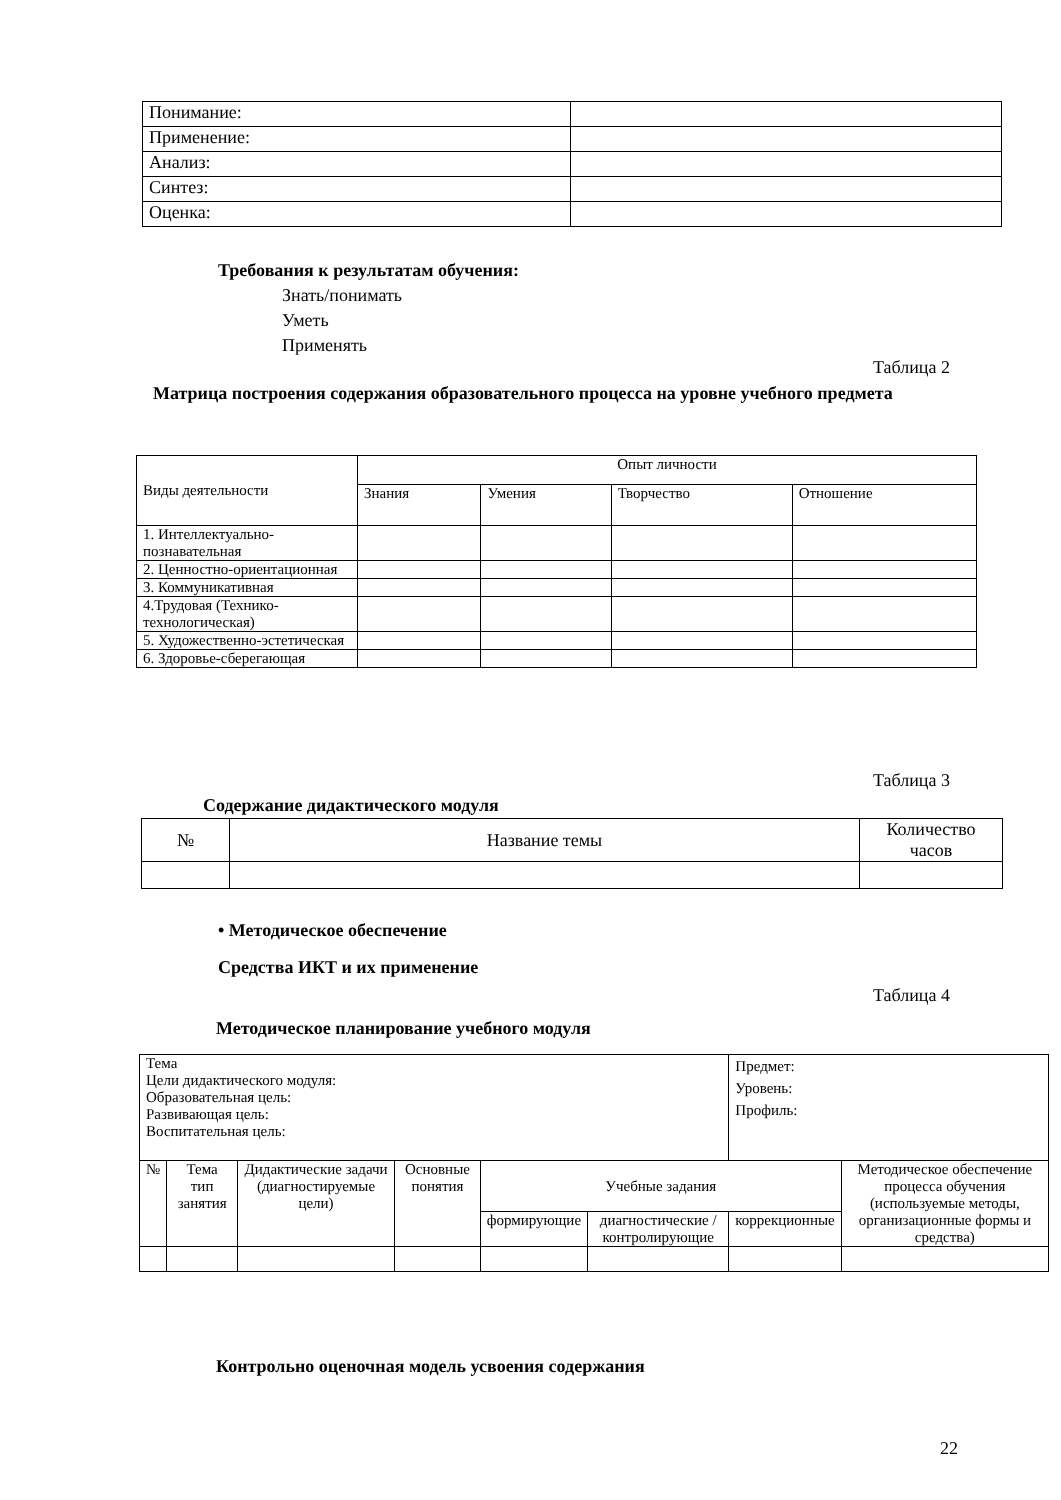| Понимание: | |
| Применение: | |
| Анализ: | |
| Синтез: | |
| Оценка: | |
Требования к результатам обучения:
Знать/понимать
Уметь
Применять
Таблица 2
Матрица построения содержания образовательного процесса на уровне учебного предмета
| Виды деятельности | Опыт личности | | | |
| | Знания | Умения | Творчество | Отношение |
| 1. Интеллектуально-познавательная | | | | |
| 2. Ценностно-ориентационная | | | | |
| 3. Коммуникативная | | | | |
| 4.Трудовая (Технико-технологическая) | | | | |
| 5. Художественно-эстетическая | | | | |
| 6. Здоровье-сберегающая | | | | |
Таблица 3
Содержание дидактического модуля
| № | Название темы | Количество часов |
• Методическое обеспечение
Средства ИКТ и их применение
Таблица 4
Методическое планирование учебного модуля
| Тема Цели дидактического модуля: Образовательная цель: Развивающая цель: Воспитательная цель: | | | | | | Предмет: Уровень: Профиль: | |
| № | Тема тип занятия | Дидактические задачи (диагностируемые цели) | Основные понятия | Учебные задания | | | Методическое обеспечение процесса обучения (используемые методы, организационные формы и средства) |
| | | | | формирующие | диагностические / контролирующие | коррекционные | |
Контрольно оценочная модель усвоения содержания
22